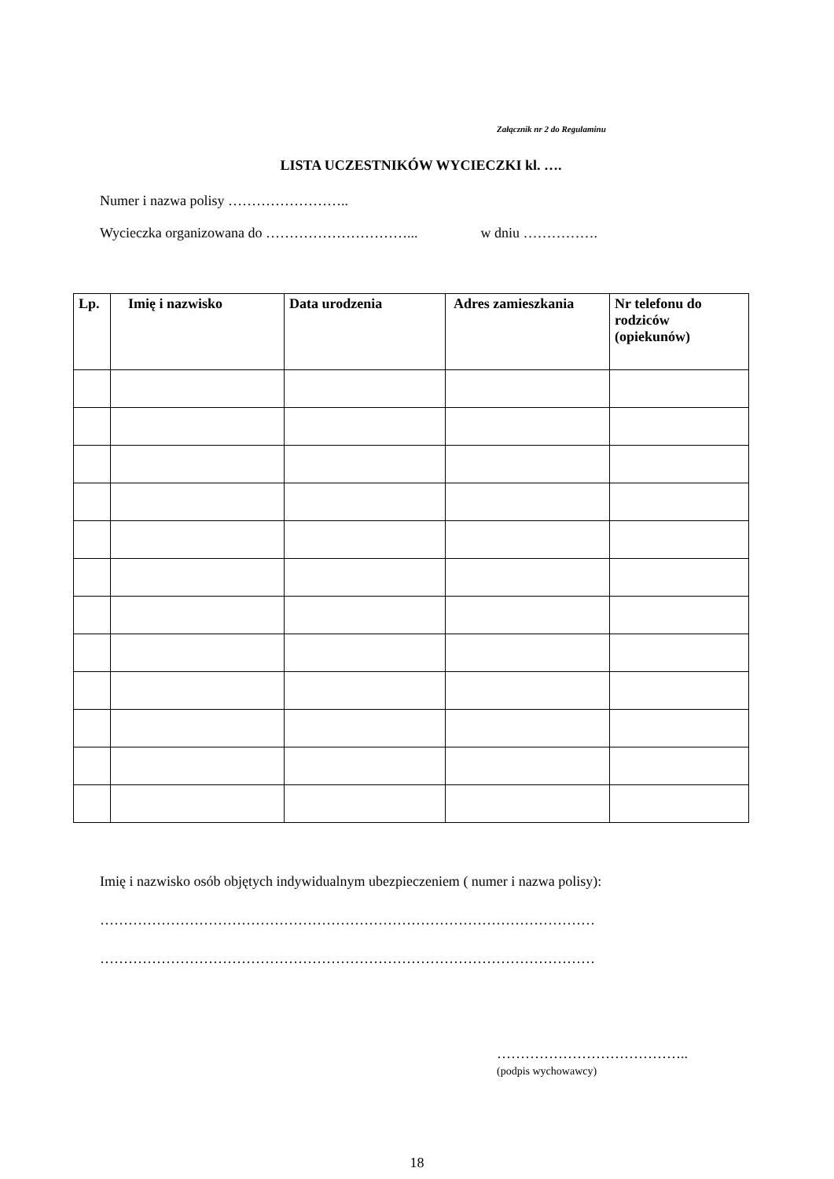Załącznik nr 2 do Regulaminu
LISTA UCZESTNIKÓW WYCIECZKI kl. ….
Numer i nazwa polisy ……………………..
Wycieczka organizowana do …………………………... w dniu …………….
| Lp. | Imię i nazwisko | Data urodzenia | Adres zamieszkania | Nr telefonu do rodziców (opiekunów) |
| --- | --- | --- | --- | --- |
Imię i nazwisko osób objętych indywidualnym ubezpieczeniem ( numer i nazwa polisy):
……………………………………………………………………………………………
……………………………………………………………………………………………
…………………………………..
(podpis wychowawcy)
18